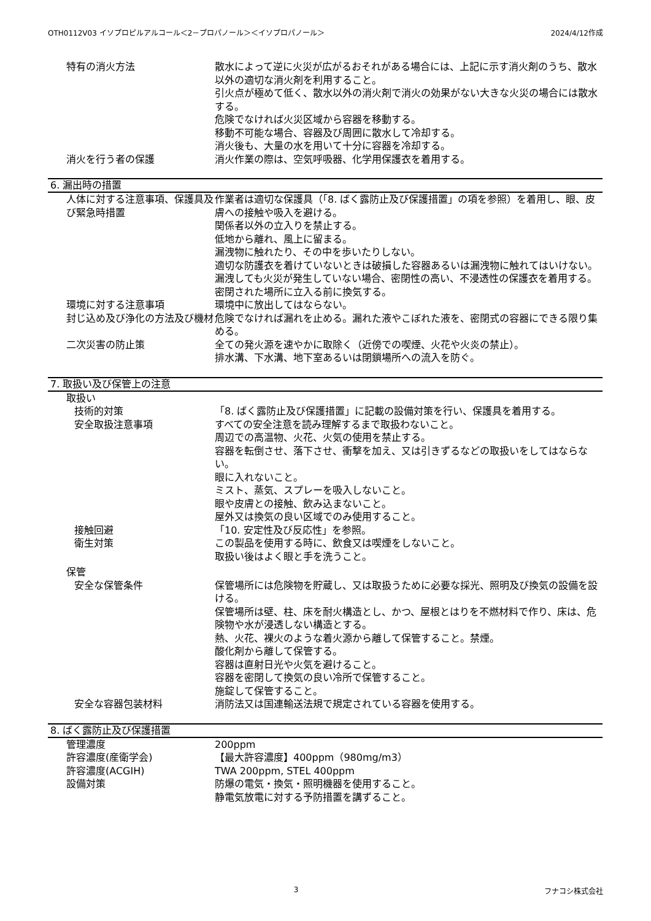OTH0112V03 イソプロピルアルコール＜2－プロパノール＞＜イソプロパノール＞ 2024/4/12作成
特有の消火方法 散水によって逆に火災が広がるおそれがある場合には、上記に示す消火剤のうち、散水以外の適切な消火剤を利用すること。
引火点が極めて低く、散水以外の消火剤で消火の効果がない大きな火災の場合には散水する。
危険でなければ火災区域から容器を移動する。
移動不可能な場合、容器及び周囲に散水して冷却する。
消火後も、大量の水を用いて十分に容器を冷却する。
消火を行う者の保護 消火作業の際は、空気呼吸器、化学用保護衣を着用する。
6. 漏出時の措置
人体に対する注意事項、保護具及び緊急時措置
作業者は適切な保護具（「8. ばく露防止及び保護措置」の項を参照）を着用し、眼、皮膚への接触や吸入を避ける。
関係者以外の立入りを禁止する。
低地から離れ、風上に留まる。
漏洩物に触れたり、その中を歩いたりしない。
適切な防護衣を着けていないときは破損した容器あるいは漏洩物に触れてはいけない。
漏洩しても火災が発生していない場合、密閉性の高い、不浸透性の保護衣を着用する。
密閉された場所に立入る前に換気する。
環境に対する注意事項 環境中に放出してはならない。
封じ込め及び浄化の方法及び機材 危険でなければ漏れを止める。漏れた液やこぼれた液を、密閉式の容器にできる限り集める。
二次災害の防止策 全ての発火源を速やかに取除く（近傍での喫煙、火花や火炎の禁止）。
排水溝、下水溝、地下室あるいは閉鎖場所への流入を防ぐ。
7. 取扱い及び保管上の注意
取扱い
技術的対策 「8. ばく露防止及び保護措置」に記載の設備対策を行い、保護具を着用する。
安全取扱注意事項 すべての安全注意を読み理解するまで取扱わないこと。
周辺での高温物、火花、火気の使用を禁止する。
容器を転倒させ、落下させ、衝撃を加え、又は引きずるなどの取扱いをしてはならない。
眼に入れないこと。
ミスト、蒸気、スプレーを吸入しないこと。
眼や皮膚との接触、飲み込まないこと。
屋外又は換気の良い区域でのみ使用すること。
接触回避 「10. 安定性及び反応性」を参照。
衛生対策 この製品を使用する時に、飲食又は喫煙をしないこと。
取扱い後はよく眼と手を洗うこと。
保管
安全な保管条件 保管場所には危険物を貯蔵し、又は取扱うために必要な採光、照明及び換気の設備を設ける。
保管場所は壁、柱、床を耐火構造とし、かつ、屋根とはりを不燃材料で作り、床は、危険物や水が浸透しない構造とする。
熱、火花、裸火のような着火源から離して保管すること。禁煙。
酸化剤から離して保管する。
容器は直射日光や火気を避けること。
容器を密閉して換気の良い冷所で保管すること。
施錠して保管すること。
安全な容器包装材料 消防法又は国連輸送法規で規定されている容器を使用する。
8. ばく露防止及び保護措置
管理濃度 200ppm
許容濃度(産衛学会) 【最大許容濃度】400ppm（980mg/m3）
許容濃度(ACGIH) TWA 200ppm, STEL 400ppm
設備対策 防爆の電気・換気・照明機器を使用すること。
静電気放電に対する予防措置を講ずること。
3 フナコシ株式会社